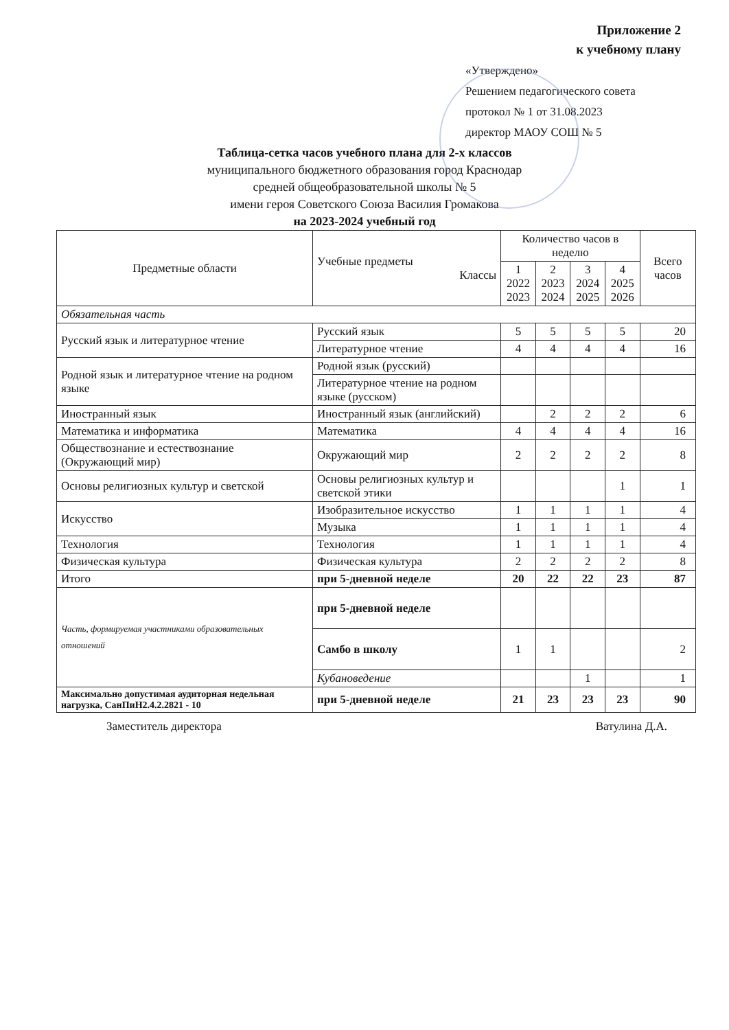Приложение 2
к учебному плану
«Утверждено»
Решением педагогического совета
протокол № 1 от 31.08.2023
директор МАОУ СОШ № 5
Таблица-сетка часов учебного плана для 2-х классов
муниципального бюджетного образования город Краснодар
средней общеобразовательной школы № 5
имени героя Советского Союза Василия Громакова
на 2023-2024 учебный год
| Предметные области | Учебные предметы Классы | Количество часов в неделю | | | | Всего часов |
| --- | --- | --- | --- | --- | --- | --- |
| | | 1 2022 2023 | 2 2023 2024 | 3 2024 2025 | 4 2025 2026 | |
| Обязательная часть | | | | | | |
| Русский язык и литературное чтение | Русский язык | 5 | 5 | 5 | 5 | 20 |
| | Литературное чтение | 4 | 4 | 4 | 4 | 16 |
| Родной язык и литературное чтение на родном языке | Родной язык (русский) | | | | | |
| | Литературное чтение на родном языке (русском) | | | | | |
| Иностранный язык | Иностранный язык (английский) | | 2 | 2 | 2 | 6 |
| Математика и информатика | Математика | 4 | 4 | 4 | 4 | 16 |
| Обществознание и естествознание (Окружающий мир) | Окружающий мир | 2 | 2 | 2 | 2 | 8 |
| Основы религиозных культур и светской | Основы религиозных культур и светской этики | | | | 1 | 1 |
| Искусство | Изобразительное искусство | 1 | 1 | 1 | 1 | 4 |
| | Музыка | 1 | 1 | 1 | 1 | 4 |
| Технология | Технология | 1 | 1 | 1 | 1 | 4 |
| Физическая культура | Физическая культура | 2 | 2 | 2 | 2 | 8 |
| Итого | при 5-дневной неделе | 20 | 22 | 22 | 23 | 87 |
| Часть, формируемая участниками образовательных отношений | при 5-дневной неделе | | | | | |
| | Самбо в школу | 1 | 1 | | | 2 |
| | Кубановедение | | | 1 | | 1 |
| Максимально допустимая аудиторная недельная нагрузка, СанПиН2.4.2.2821 - 10 | при 5-дневной неделе | 21 | 23 | 23 | 23 | 90 |
Заместитель директора Ватулина Д.А.